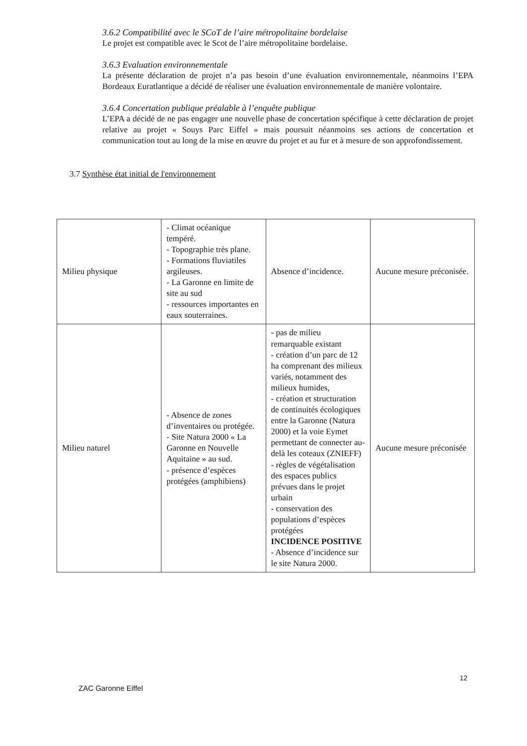3.6.2 Compatibilité avec le SCoT de l’aire métropolitaine bordelaise
Le projet est compatible avec le Scot de l’aire métropolitaine bordelaise.
3.6.3 Evaluation environnementale
La présente déclaration de projet n’a pas besoin d’une évaluation environnementale, néanmoins l’EPA Bordeaux Euratlantique a décidé de réaliser une évaluation environnementale de manière volontaire.
3.6.4 Concertation publique préalable à l’enquête publique
L’EPA a décidé de ne pas engager une nouvelle phase de concertation spécifique à cette déclaration de projet relative au projet « Souys Parc Eiffel » mais poursuit néanmoins ses actions de concertation et communication tout au long de la mise en œuvre du projet et au fur et à mesure de son approfondissement.
3.7 Synthèse état initial de l'environnement
| Milieu physique | - Climat océanique tempéré. - Topographie très plane. - Formations fluviatiles argileuses. - La Garonne en limite de site au sud - ressources importantes en eaux souterraines. | Absence d’incidence. | Aucune mesure préconisée. |
| Milieu naturel | - Absence de zones d’inventaires ou protégée. - Site Natura 2000 « La Garonne en Nouvelle Aquitaine » au sud. - présence d’espèces protégées (amphibiens) | - pas de milieu remarquable existant - création d’un parc de 12 ha comprenant des milieux variés, notamment des milieux humides, - création et structuration de continuités écologiques entre la Garonne (Natura 2000) et la voie Eymet permettant de connecter au-delà les coteaux (ZNIEFF) - règles de végétalisation des espaces publics prévues dans le projet urbain - conservation des populations d’espèces protégées INCIDENCE POSITIVE - Absence d’incidence sur le site Natura 2000. | Aucune mesure préconisée |
12
ZAC Garonne Eiffel